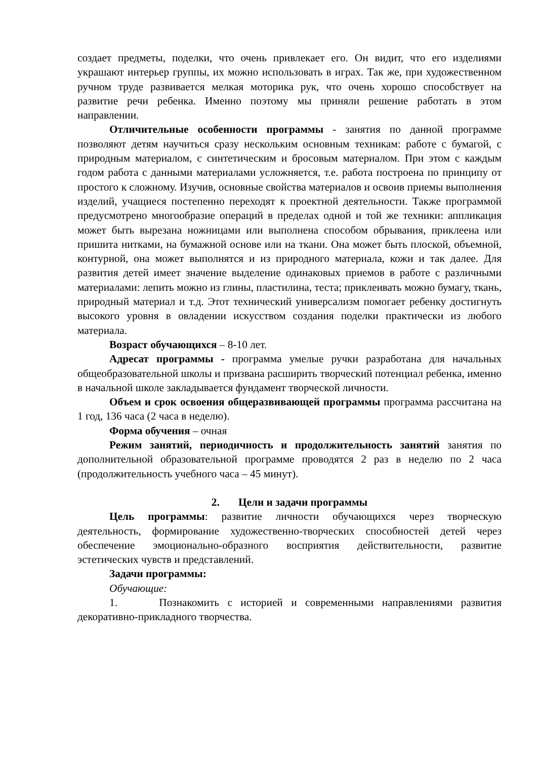создает предметы, поделки, что очень привлекает его. Он видит, что его изделиями украшают интерьер группы, их можно использовать в играх. Так же, при художественном ручном труде развивается мелкая моторика рук, что очень хорошо способствует на развитие речи ребенка. Именно поэтому мы приняли решение работать в этом направлении.
Отличительные особенности программы - занятия по данной программе позволяют детям научиться сразу нескольким основным техникам: работе с бумагой, с природным материалом, с синтетическим и бросовым материалом. При этом с каждым годом работа с данными материалами усложняется, т.е. работа построена по принципу от простого к сложному. Изучив, основные свойства материалов и освоив приемы выполнения изделий, учащиеся постепенно переходят к проектной деятельности. Также программой предусмотрено многообразие операций в пределах одной и той же техники: аппликация может быть вырезана ножницами или выполнена способом обрывания, приклеена или пришита нитками, на бумажной основе или на ткани. Она может быть плоской, объемной, контурной, она может выполнятся и из природного материала, кожи и так далее. Для развития детей имеет значение выделение одинаковых приемов в работе с различными материалами: лепить можно из глины, пластилина, теста; приклеивать можно бумагу, ткань, природный материал и т.д. Этот технический универсализм помогает ребенку достигнуть высокого уровня в овладении искусством создания поделки практически из любого материала.
Возраст обучающихся – 8-10 лет.
Адресат программы - программа умелые ручки разработана для начальных общеобразовательной школы и призвана расширить творческий потенциал ребенка, именно в начальной школе закладывается фундамент творческой личности.
Объем и срок освоения общеразвивающей программы программа рассчитана на 1 год, 136 часа (2 часа в неделю).
Форма обучения – очная
Режим занятий, периодичность и продолжительность занятий занятия по дополнительной образовательной программе проводятся 2 раз в неделю по 2 часа (продолжительность учебного часа – 45 минут).
2. Цели и задачи программы
Цель программы: развитие личности обучающихся через творческую деятельность, формирование художественно-творческих способностей детей через обеспечение эмоционально-образного восприятия действительности, развитие эстетических чувств и представлений.
Задачи программы:
Обучающие:
1. Познакомить с историей и современными направлениями развития декоративно-прикладного творчества.